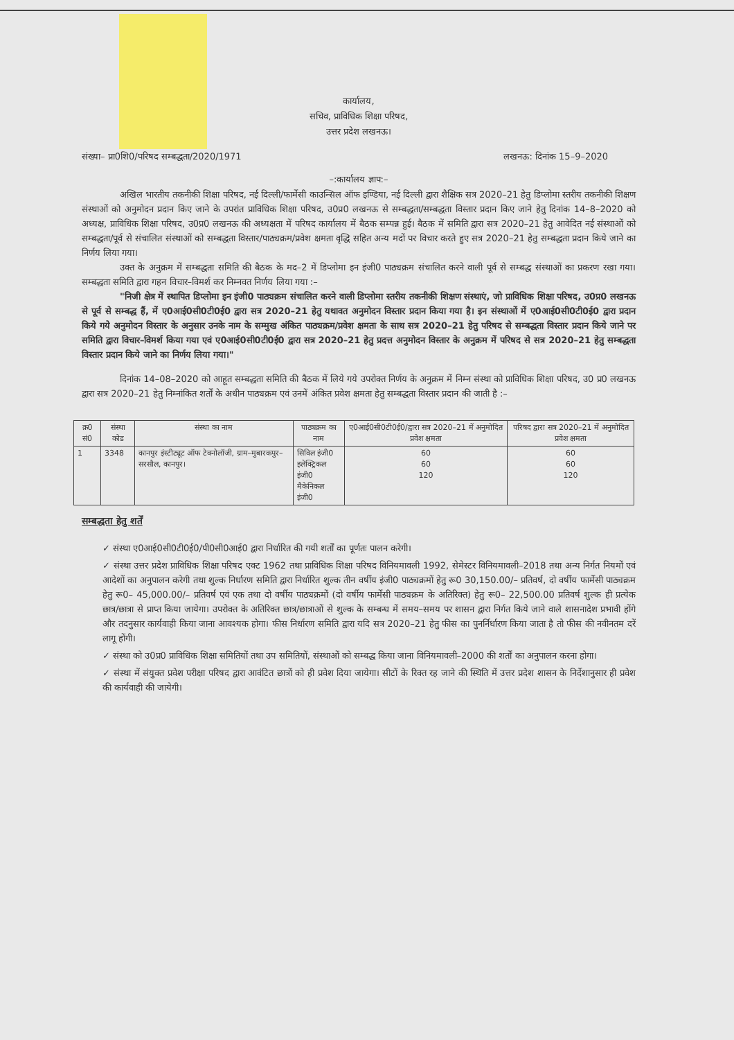कार्यालय,
सचिव, प्राविधिक शिक्षा परिषद,
उत्तर प्रदेश लखनऊ।
संख्या– प्रा0शि0/परिषद सम्बद्धता/2020/1971 लखनऊ: दिनांक 15–9–2020
–:कार्यालय ज्ञाप:–
अखिल भारतीय तकनीकी शिक्षा परिषद, नई दिल्ली/फार्मेसी काउन्सिल ऑफ इण्डिया, नई दिल्ली द्वारा शैक्षिक सत्र 2020–21 हेतु डिप्लोमा स्तरीय तकनीकी शिक्षण संस्थाओं को अनुमोदन प्रदान किए जाने के उपरांत प्राविधिक शिक्षा परिषद, उ0प्र0 लखनऊ से सम्बद्धता/सम्बद्धता विस्तार प्रदान किए जाने हेतु दिनांक 14–8–2020 को अध्यक्ष, प्राविधिक शिक्षा परिषद, उ0प्र0 लखनऊ की अध्यक्षता में परिषद कार्यालय में बैठक सम्पन्न हुई। बैठक में समिति द्वारा सत्र 2020–21 हेतु आवेदित नई संस्थाओं को सम्बद्धता/पूर्व से संचालित संस्थाओं को सम्बद्धता विस्तार/पाठ्यक्रम/प्रवेश क्षमता वृद्धि सहित अन्य मदों पर विचार करते हुए सत्र 2020–21 हेतु सम्बद्धता प्रदान किये जाने का निर्णय लिया गया।
उक्त के अनुक्रम में सम्बद्धता समिति की बैठक के मद–2 में डिप्लोमा इन इंजी0 पाठ्यक्रम संचालित करने वाली पूर्व से सम्बद्ध संस्थाओं का प्रकरण रखा गया। सम्बद्धता समिति द्वारा गहन विचार–विमर्श कर निम्नवत निर्णय लिया गया :–
"निजी क्षेत्र में स्थापित डिप्लोमा इन इंजी0 पाठ्यक्रम संचालित करने वाली डिप्लोमा स्तरीय तकनीकी शिक्षण संस्थाएं, जो प्राविधिक शिक्षा परिषद, उ0प्र0 लखनऊ से पूर्व से सम्बद्ध हैं, में ए0आई0सी0टी0ई0 द्वारा सत्र 2020–21 हेतु यथावत अनुमोदन विस्तार प्रदान किया गया है। इन संस्थाओं में ए0आई0सी0टी0ई0 द्वारा प्रदान किये गये अनुमोदन विस्तार के अनुसार उनके नाम के सम्मुख अंकित पाठ्यक्रम/प्रवेश क्षमता के साथ सत्र 2020–21 हेतु परिषद से सम्बद्धता विस्तार प्रदान किये जाने पर समिति द्वारा विचार–विमर्श किया गया एवं ए0आई0सी0टी0ई0 द्वारा सत्र 2020–21 हेतु प्रदत्त अनुमोदन विस्तार के अनुक्रम में परिषद से सत्र 2020–21 हेतु सम्बद्धता विस्तार प्रदान किये जाने का निर्णय लिया गया।"
दिनांक 14–08–2020 को आहूत सम्बद्धता समिति की बैठक में लिये गये उपरोक्त निर्णय के अनुक्रम में निम्न संस्था को प्राविधिक शिक्षा परिषद, उ0 प्र0 लखनऊ द्वारा सत्र 2020–21 हेतु निम्नांकित शर्तों के अधीन पाठ्यक्रम एवं उनमें अंकित प्रवेश क्षमता हेतु सम्बद्धता विस्तार प्रदान की जाती है :–
| क्र0 सं0 | संस्था कोड | संस्था का नाम | पाठ्यक्रम का नाम | ए0आई0सी0टी0ई0/द्वारा सत्र 2020–21 में अनुमोदित प्रवेश क्षमता | परिषद द्वारा सत्र 2020–21 में अनुमोदित प्रवेश क्षमता |
| --- | --- | --- | --- | --- | --- |
| 1 | 3348 | कानपुर इंस्टीट्यूट ऑफ टेक्नोलॉजी, ग्राम–मुबारकपुर–सरसौल, कानपुर। | सिविल इंजी0 इलेक्ट्रिकल इंजी0 मैकेनिकल इंजी0 | 60 60 120 | 60 60 120 |
सम्बद्धता हेतु शर्तें
✓ संस्था ए0आई0सी0टी0ई0/पी0सी0आई0 द्वारा निर्धारित की गयी शर्तों का पूर्णतः पालन करेगी।
✓ संस्था उत्तर प्रदेश प्राविधिक शिक्षा परिषद एक्ट 1962 तथा प्राविधिक शिक्षा परिषद विनियमावली 1992, सेमेस्टर विनियमावली–2018 तथा अन्य निर्गत नियमों एवं आदेशों का अनुपालन करेगी तथा शुल्क निर्धारण समिति द्वारा निर्धारित शुल्क तीन वर्षीय इंजी0 पाठ्यक्रमों हेतु रू0 30,150.00/– प्रतिवर्ष, दो वर्षीय फार्मेसी पाठ्यक्रम हेतु रू0– 45,000.00/– प्रतिवर्ष एवं एक तथा दो वर्षीय पाठ्यक्रमों (दो वर्षीय फार्मेसी पाठ्यक्रम के अतिरिक्त) हेतु रू0– 22,500.00 प्रतिवर्ष शुल्क ही प्रत्येक छात्र/छात्रा से प्राप्त किया जायेगा। उपरोक्त के अतिरिक्त छात्र/छात्राओं से शुल्क के सम्बन्ध में समय–समय पर शासन द्वारा निर्गत किये जाने वाले शासनादेश प्रभावी होंगे और तदनुसार कार्यवाही किया जाना आवश्यक होगा। फीस निर्धारण समिति द्वारा यदि सत्र 2020–21 हेतु फीस का पुनर्निर्धारण किया जाता है तो फीस की नवीनतम दरें लागू होंगी।
✓ संस्था को उ0प्र0 प्राविधिक शिक्षा समितियों तथा उप समितियों, संस्थाओं को सम्बद्ध किया जाना विनियमावली–2000 की शर्तों का अनुपालन करना होगा।
✓ संस्था में संयुक्त प्रवेश परीक्षा परिषद द्वारा आवंटित छात्रों को ही प्रवेश दिया जायेगा। सीटों के रिक्त रह जाने की स्थिति में उत्तर प्रदेश शासन के निर्देशानुसार ही प्रवेश की कार्यवाही की जायेगी।